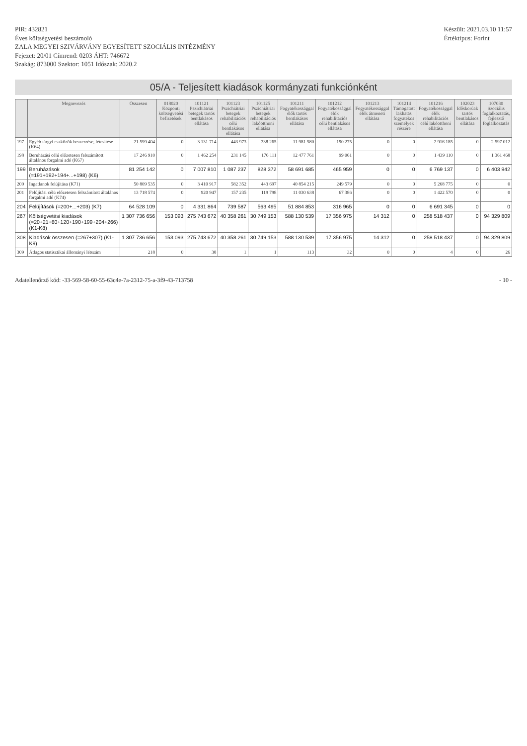PIR: 432821
Éves költségvetési beszámoló
ZALA MEGYEI SZIVÁRVÁNY EGYESÍTETT SZOCIÁLIS INTÉZMÉNY
Fejezet: 20/01 Címrend: 0203 ÁHT: 746672
Szakág: 873000 Szektor: 1051 Időszak: 2020.2
Készült: 2021.03.10 11:57
Értéktípus: Forint
05/A - Teljesített kiadások kormányzati funkciónként
| | Megnevezés | Összesen | 018020 Központi költségvetési befizetések | 101121 Pszichiátriai betegek tartós bentlakásos ellátása | 101123 Pszichiátriai betegek rehabilitációs célú bentlakásos ellátása | 101125 Pszichiátriai betegek rehabilitációs lakóotthoni ellátása | 101211 Fogyatékossággal élők tartós bentlakásos ellátása | 101212 Fogyatékossággal élők rehabilitációs célú bentlakásos ellátása | 101213 Fogyatékossággal élők átmeneti ellátása | 101214 Támogatott lakhatás fogyatékos személyek részére | 101216 Fogyatékossággal élők rehabilitációs célú lakóotthoni ellátása | 102023 Időskorúak tartós bentlakásos ellátása | 107030 Szociális foglalkoztatás, fejlesztő foglalkoztatás |
| --- | --- | --- | --- | --- | --- | --- | --- | --- | --- | --- | --- | --- | --- |
| 197 | Egyéb tárgyi eszközök beszerzése, létesítése (K64) | 21 599 404 | 0 | 3 131 714 | 443 973 | 338 265 | 11 981 980 | 190 275 | 0 | 0 | 2 916 185 | 0 | 2 597 012 |
| 198 | Beruházási célú előzetesen felszámított általános forgalmi adó (K67) | 17 246 910 | 0 | 1 462 254 | 231 145 | 176 111 | 12 477 761 | 99 061 | 0 | 0 | 1 439 110 | 0 | 1 361 468 |
| 199 | Beruházások (=191+192+194+...+198) (K6) | 81 254 142 | 0 | 7 007 810 | 1 087 237 | 828 372 | 58 691 685 | 465 959 | 0 | 0 | 6 769 137 | 0 | 6 403 942 |
| 200 | Ingatlanok felújítása (K71) | 50 809 535 | 0 | 3 410 917 | 582 352 | 443 697 | 40 854 215 | 249 579 | 0 | 0 | 5 268 775 | 0 | 0 |
| 201 | Felújítási célú előzetesen felszámított általános forgalmi adó (K74) | 13 718 574 | 0 | 920 947 | 157 235 | 119 798 | 11 030 638 | 67 386 | 0 | 0 | 1 422 570 | 0 | 0 |
| 204 | Felújítások (=200+...+203) (K7) | 64 528 109 | 0 | 4 331 864 | 739 587 | 563 495 | 51 884 853 | 316 965 | 0 | 0 | 6 691 345 | 0 | 0 |
| 267 | Költségvetési kiadások (=20+21+60+120+190+199+204+266) (K1-K8) | 1 307 736 656 | 153 093 | 275 743 672 | 40 358 261 | 30 749 153 | 588 130 539 | 17 356 975 | 14 312 | 0 | 258 518 437 | 0 | 94 329 809 |
| 308 | Kiadások összesen (=267+307) (K1-K9) | 1 307 736 656 | 153 093 | 275 743 672 | 40 358 261 | 30 749 153 | 588 130 539 | 17 356 975 | 14 312 | 0 | 258 518 437 | 0 | 94 329 809 |
| 309 | Átlagos statisztikai állományi létszám | 218 | 0 | 38 | 1 | 1 | 113 | 32 | 0 | 0 | 4 | 0 | 26 |
Adatellenőrző kód: -33-569-58-60-55-63c4e-7a-2312-75-a-3f9-43-713758
- 10 -